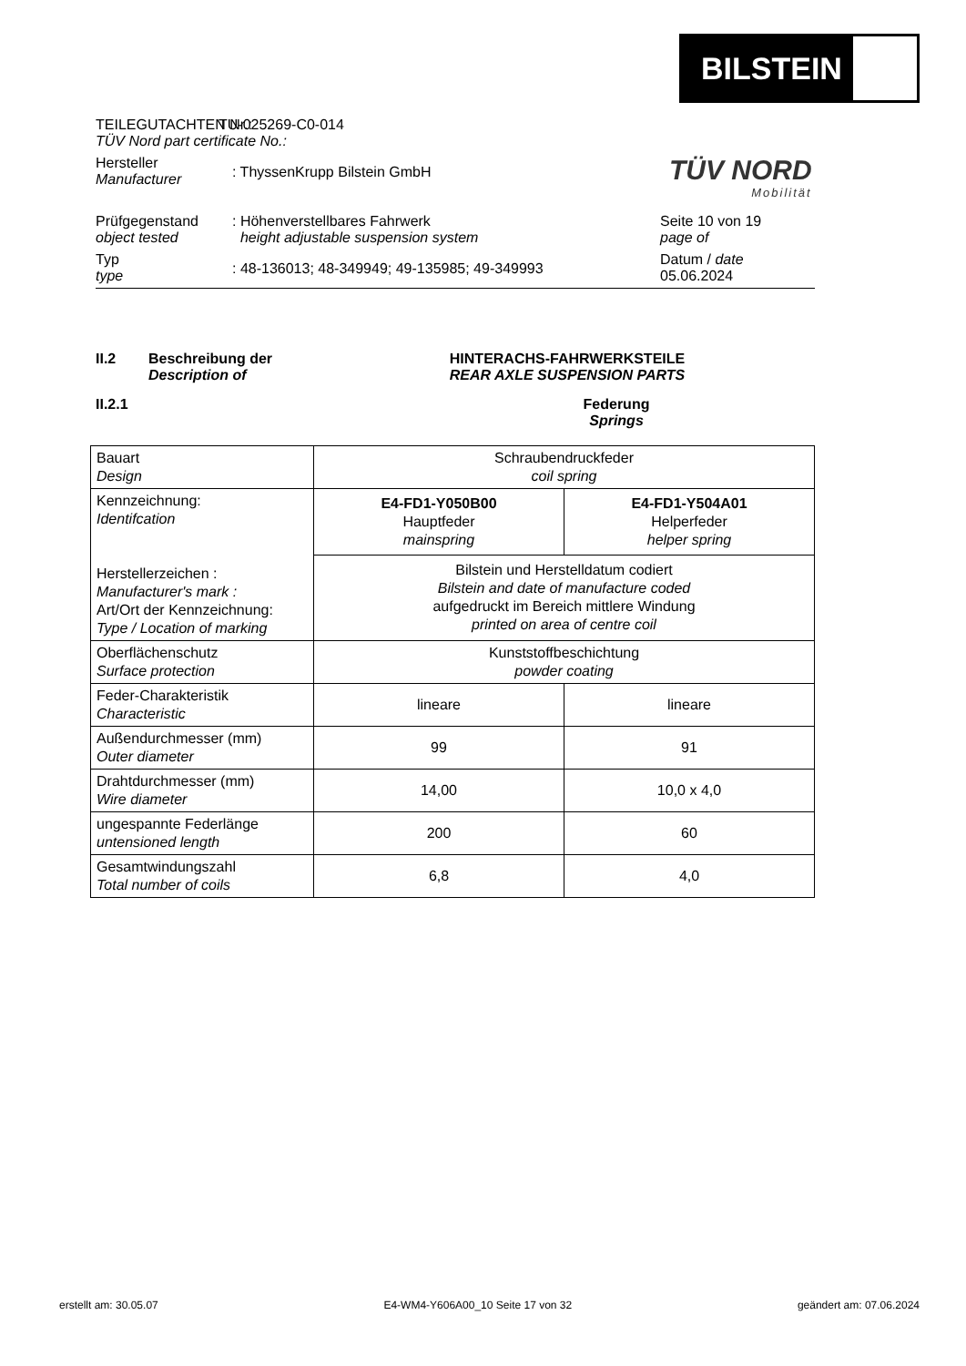BILSTEIN
TÜV NORD
Mobilität
TEILEGUTACHTEN Nr.:
TÜV Nord part certificate No.:
TU-025269-C0-014
Hersteller
Manufacturer
: ThyssenKrupp Bilstein GmbH
Prüfgegenstand
object tested
: Höhenverstellbares Fahrwerk
height adjustable suspension system
Seite 10 von 19
page of
Typ
type
: 48-136013; 48-349949; 49-135985; 49-349993
Datum / date
05.06.2024
II.2 Beschreibung der
Description of
HINTERACHS-FAHRWERKSTEILE
REAR AXLE SUSPENSION PARTS
II.2.1 Federung
Springs
| Bauart Design | Schraubendruckfeder coil spring | |
| Kennzeichnung: Identifcation Herstellerzeichen : Manufacturer's mark : Art/Ort der Kennzeichnung: Type / Location of marking | E4-FD1-Y050B00 Hauptfeder mainspring | E4-FD1-Y504A01 Helperfeder helper spring |
| | Bilstein und Herstelldatum codiert Bilstein and date of manufacture coded aufgedruckt im Bereich mittlere Windung printed on area of centre coil | |
| Oberflächenschutz Surface protection | Kunststoffbeschichtung powder coating | |
| Feder-Charakteristik Characteristic | lineare | lineare |
| Außendurchmesser (mm) Outer diameter | 99 | 91 |
| Drahtdurchmesser (mm) Wire diameter | 14,00 | 10,0 x 4,0 |
| ungespannte Federlänge untensioned length | 200 | 60 |
| Gesamtwindungszahl Total number of coils | 6,8 | 4,0 |
erstellt am: 30.05.07 E4-WM4-Y606A00_10 Seite 17 von 32 geändert am: 07.06.2024